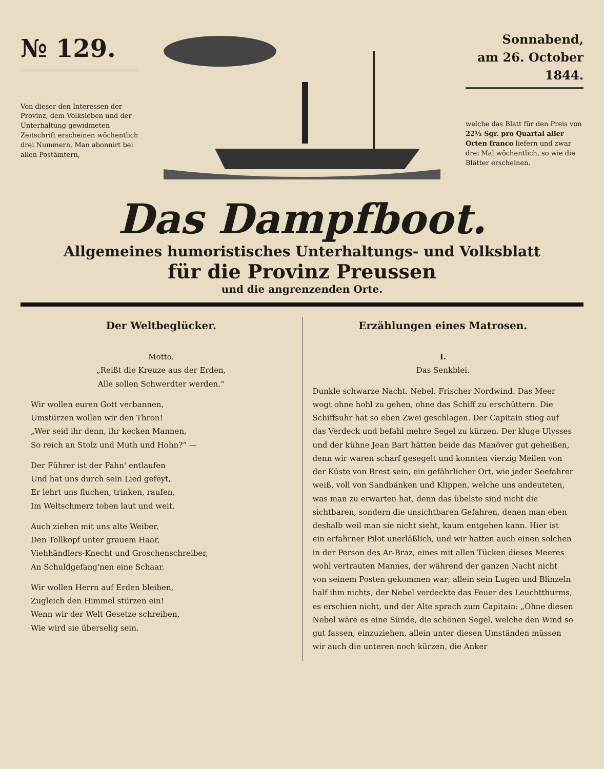№ 129.
Von dieser den Interessen der Provinz, dem Volksleben und der Unterhaltung gewidmeten Zeitschrift erscheinen wöchentlich drei Nummern. Man abonnirt bei allen Postämtern,
Sonnabend,
am 26. October
1844.
welche das Blatt für den Preis von 22½ Sgr. pro Quartal aller Orten franco liefern und zwar drei Mal wöchentlich, so wie die Blätter erscheinen.
Das Dampfboot.
Allgemeines humoristisches Unterhaltungs- und Volksblatt
für die Provinz Preussen
und die angrenzenden Orte.
Der Weltbeglücker.
Motto.
„Reißt die Kreuze aus der Erden,
Alle sollen Schwerdter werden.“
Wir wollen euren Gott verbannen,
Umstürzen wollen wir den Thron!
„Wer seid ihr denn, ihr kecken Mannen,
So reich an Stolz und Muth und Hohn?“ —
Der Führer ist der Fahn' entlaufen
Und hat uns durch sein Lied gefeyt,
Er lehrt uns fluchen, trinken, raufen,
Im Weltschmerz toben laut und weit.
Auch ziehen mit uns alte Weiber,
Den Tollkopf unter grauem Haar,
Viehhändlers-Knecht und Groschenschreiber,
An Schuldgefang'nen eine Schaar.
Wir wollen Herrn auf Erden bleiben,
Zugleich den Himmel stürzen ein!
Wenn wir der Welt Gesetze schreiben,
Wie wird sie überselig sein.
Erzählungen eines Matrosen.
I.
Das Senkblei.
Dunkle schwarze Nacht. Nebel. Frischer Nordwind. Das Meer wogt ohne hohl zu gehen, ohne das Schiff zu erschüttern. Die Schiffsuhr hat so eben Zwei geschlagen. Der Capitain stieg auf das Verdeck und befahl mehre Segel zu kürzen. Der kluge Ulysses und der kühne Jean Bart hätten beide das Manöver gut geheißen, denn wir waren scharf gesegelt und konnten vierzig Meilen von der Küste von Brest sein, ein gefährlicher Ort, wie jeder Seefahrer weiß, voll von Sandbänken und Klippen, welche uns andeuteten, was man zu erwarten hat, denn das übelste sind nicht die sichtbaren, sondern die unsichtbaren Gefahren, denen man eben deshalb weil man sie nicht sieht, kaum entgehen kann. Hier ist ein erfahrner Pilot unerläßlich, und wir hatten auch einen solchen in der Person des Ar-Braz, eines mit allen Tücken dieses Meeres wohl vertrauten Mannes, der während der ganzen Nacht nicht von seinem Posten gekommen war; allein sein Lugen und Blinzeln half ihm nichts, der Nebel verdeckte das Feuer des Leuchtthurms, es erschien nicht, und der Alte sprach zum Capitain: „Ohne diesen Nebel wäre es eine Sünde, die schönen Segel, welche den Wind so gut fassen, einzuziehen, allein unter diesen Umständen müssen wir auch die unteren noch kürzen, die Anker